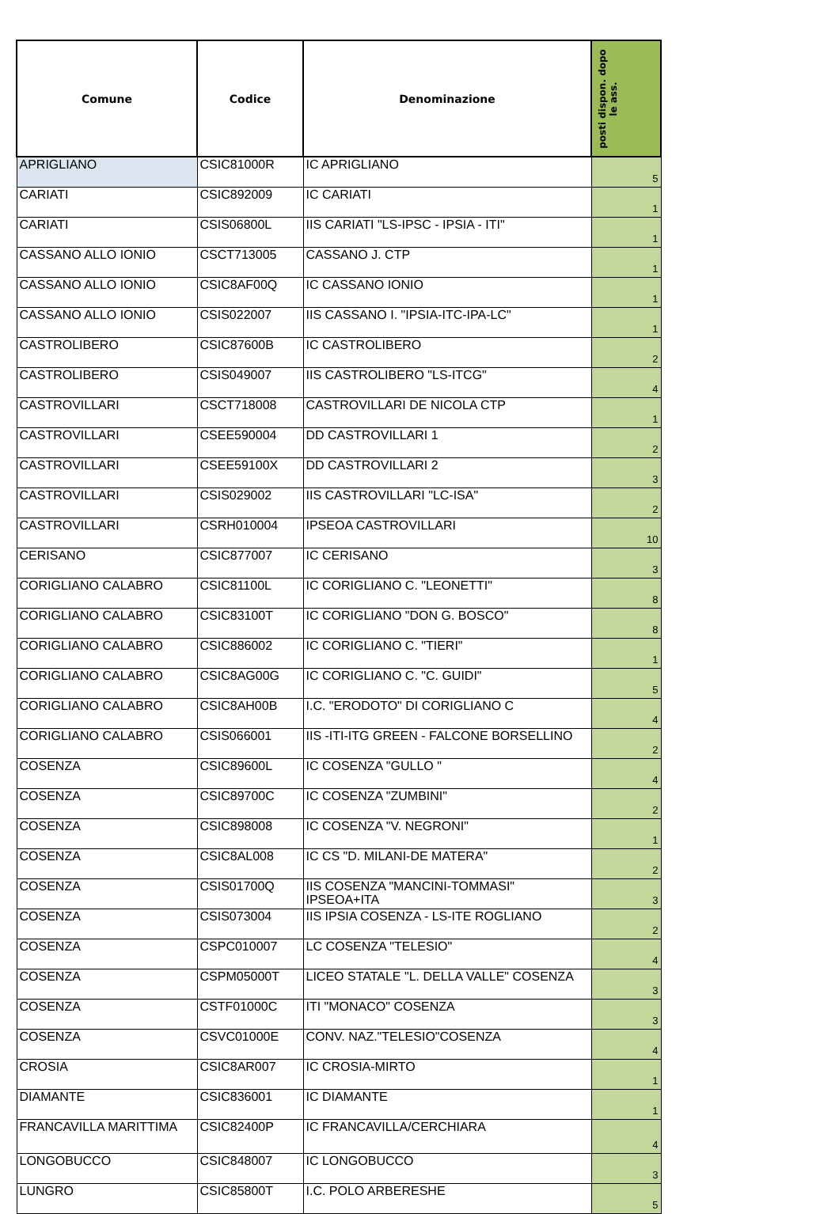| Comune | Codice | Denominazione | posti dispon. dopo le ass. |
| --- | --- | --- | --- |
| APRIGLIANO | CSIC81000R | IC APRIGLIANO | 5 |
| CARIATI | CSIC892009 | IC CARIATI | 1 |
| CARIATI | CSIS06800L | IIS CARIATI "LS-IPSC - IPSIA - ITI" | 1 |
| CASSANO ALLO IONIO | CSCT713005 | CASSANO J. CTP | 1 |
| CASSANO ALLO IONIO | CSIC8AF00Q | IC CASSANO IONIO | 1 |
| CASSANO ALLO IONIO | CSIS022007 | IIS CASSANO I. "IPSIA-ITC-IPA-LC" | 1 |
| CASTROLIBERO | CSIC87600B | IC CASTROLIBERO | 2 |
| CASTROLIBERO | CSIS049007 | IIS CASTROLIBERO "LS-ITCG" | 4 |
| CASTROVILLARI | CSCT718008 | CASTROVILLARI DE NICOLA CTP | 1 |
| CASTROVILLARI | CSEE590004 | DD CASTROVILLARI 1 | 2 |
| CASTROVILLARI | CSEE59100X | DD CASTROVILLARI 2 | 3 |
| CASTROVILLARI | CSIS029002 | IIS CASTROVILLARI "LC-ISA" | 2 |
| CASTROVILLARI | CSRH010004 | IPSEOA CASTROVILLARI | 10 |
| CERISANO | CSIC877007 | IC CERISANO | 3 |
| CORIGLIANO CALABRO | CSIC81100L | IC CORIGLIANO C. "LEONETTI" | 8 |
| CORIGLIANO CALABRO | CSIC83100T | IC CORIGLIANO "DON G. BOSCO" | 8 |
| CORIGLIANO CALABRO | CSIC886002 | IC CORIGLIANO C. "TIERI" | 1 |
| CORIGLIANO CALABRO | CSIC8AG00G | IC CORIGLIANO C. "C. GUIDI" | 5 |
| CORIGLIANO CALABRO | CSIC8AH00B | I.C. "ERODOTO" DI CORIGLIANO C | 4 |
| CORIGLIANO CALABRO | CSIS066001 | IIS -ITI-ITG GREEN - FALCONE BORSELLINO | 2 |
| COSENZA | CSIC89600L | IC COSENZA "GULLO " | 4 |
| COSENZA | CSIC89700C | IC COSENZA "ZUMBINI" | 2 |
| COSENZA | CSIC898008 | IC COSENZA "V. NEGRONI" | 1 |
| COSENZA | CSIC8AL008 | IC CS "D. MILANI-DE MATERA" | 2 |
| COSENZA | CSIS01700Q | IIS COSENZA "MANCINI-TOMMASI" IPSEOA+ITA | 3 |
| COSENZA | CSIS073004 | IIS IPSIA COSENZA - LS-ITE ROGLIANO | 2 |
| COSENZA | CSPC010007 | LC COSENZA "TELESIO" | 4 |
| COSENZA | CSPM05000T | LICEO STATALE "L. DELLA VALLE" COSENZA | 3 |
| COSENZA | CSTF01000C | ITI "MONACO" COSENZA | 3 |
| COSENZA | CSVC01000E | CONV. NAZ."TELESIO"COSENZA | 4 |
| CROSIA | CSIC8AR007 | IC CROSIA-MIRTO | 1 |
| DIAMANTE | CSIC836001 | IC DIAMANTE | 1 |
| FRANCAVILLA MARITTIMA | CSIC82400P | IC FRANCAVILLA/CERCHIARA | 4 |
| LONGOBUCCO | CSIC848007 | IC LONGOBUCCO | 3 |
| LUNGRO | CSIC85800T | I.C. POLO ARBERESHE | 5 |